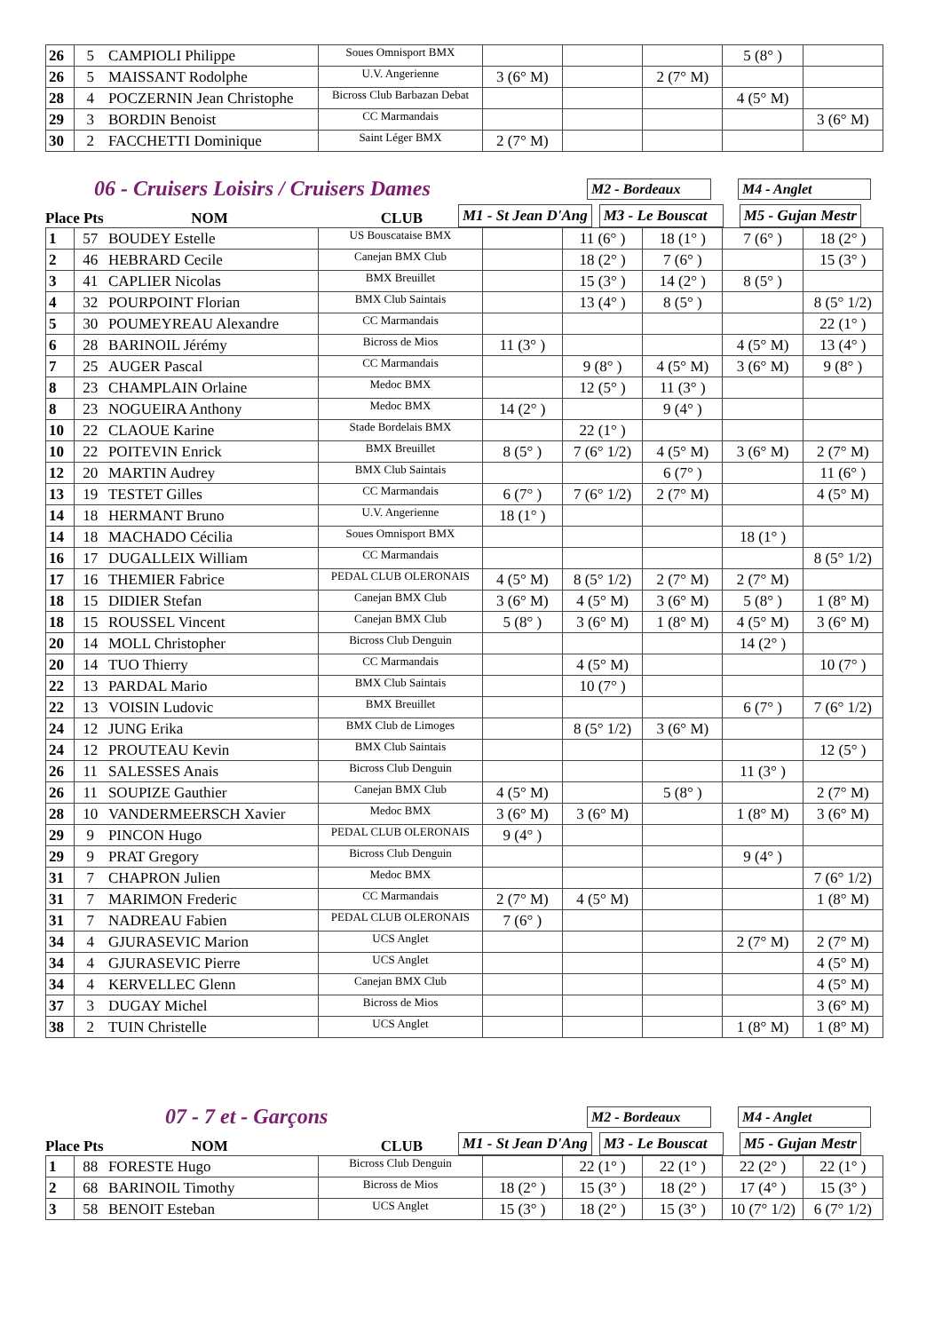| 26 | 5 | CAMPIOLI Philippe | Soues Omnisport BMX | | | | 5 (8° ) | |
| 26 | 5 | MAISSANT Rodolphe | U.V. Angerienne | 3 (6° M) | | 2 (7° M) | | |
| 28 | 4 | POCZERNIN Jean Christophe | Bicross Club Barbazan Debat | | | | 4 (5° M) | |
| 29 | 3 | BORDIN Benoist | CC Marmandais | | | | | 3 (6° M) |
| 30 | 2 | FACCHETTI Dominique | Saint Léger BMX | 2 (7° M) | | | | |
06 - Cruisers Loisirs / Cruisers Dames
M2 - Bordeaux M4 - Anglet
Place Pts NOM CLUB M1 - St Jean D'Ang M3 - Le Bouscat M5 - Gujan Mestr
| 1 | 57 | BOUDEY Estelle | US Bouscataise BMX | | 11 (6° ) | 18 (1° ) | 7 (6° ) | 18 (2° ) |
| 2 | 46 | HEBRARD Cecile | Canejan BMX Club | | 18 (2° ) | 7 (6° ) | | 15 (3° ) |
| 3 | 41 | CAPLIER Nicolas | BMX Breuillet | | 15 (3° ) | 14 (2° ) | 8 (5° ) | |
| 4 | 32 | POURPOINT Florian | BMX Club Saintais | | 13 (4° ) | 8 (5° ) | | 8 (5° 1/2) |
| 5 | 30 | POUMEYREAU Alexandre | CC Marmandais | | | | | 22 (1° ) |
| 6 | 28 | BARINOIL Jérémy | Bicross de Mios | 11 (3° ) | | | 4 (5° M) | 13 (4° ) |
| 7 | 25 | AUGER Pascal | CC Marmandais | | 9 (8° ) | 4 (5° M) | 3 (6° M) | 9 (8° ) |
| 8 | 23 | CHAMPLAIN Orlaine | Medoc BMX | | 12 (5° ) | 11 (3° ) | | |
| 8 | 23 | NOGUEIRA Anthony | Medoc BMX | 14 (2° ) | | 9 (4° ) | | |
| 10 | 22 | CLAOUE Karine | Stade Bordelais BMX | | 22 (1° ) | | | |
| 10 | 22 | POITEVIN Enrick | BMX Breuillet | 8 (5° ) | 7 (6° 1/2) | 4 (5° M) | 3 (6° M) | 2 (7° M) |
| 12 | 20 | MARTIN Audrey | BMX Club Saintais | | | 6 (7° ) | | 11 (6° ) |
| 13 | 19 | TESTET Gilles | CC Marmandais | 6 (7° ) | 7 (6° 1/2) | 2 (7° M) | | 4 (5° M) |
| 14 | 18 | HERMANT Bruno | U.V. Angerienne | 18 (1° ) | | | | |
| 14 | 18 | MACHADO Cécilia | Soues Omnisport BMX | | | | 18 (1° ) | |
| 16 | 17 | DUGALLEIX William | CC Marmandais | | | | | 8 (5° 1/2) |
| 17 | 16 | THEMIER Fabrice | PEDAL CLUB OLERONAIS | 4 (5° M) | 8 (5° 1/2) | 2 (7° M) | 2 (7° M) | |
| 18 | 15 | DIDIER Stefan | Canejan BMX Club | 3 (6° M) | 4 (5° M) | 3 (6° M) | 5 (8° ) | 1 (8° M) |
| 18 | 15 | ROUSSEL Vincent | Canejan BMX Club | 5 (8° ) | 3 (6° M) | 1 (8° M) | 4 (5° M) | 3 (6° M) |
| 20 | 14 | MOLL Christopher | Bicross Club Denguin | | | | 14 (2° ) | |
| 20 | 14 | TUO Thierry | CC Marmandais | | 4 (5° M) | | | 10 (7° ) |
| 22 | 13 | PARDAL Mario | BMX Club Saintais | | 10 (7° ) | | | |
| 22 | 13 | VOISIN Ludovic | BMX Breuillet | | | | 6 (7° ) | 7 (6° 1/2) |
| 24 | 12 | JUNG Erika | BMX Club de Limoges | | 8 (5° 1/2) | 3 (6° M) | | |
| 24 | 12 | PROUTEAU Kevin | BMX Club Saintais | | | | | 12 (5° ) |
| 26 | 11 | SALESSES Anais | Bicross Club Denguin | | | | 11 (3° ) | |
| 26 | 11 | SOUPIZE Gauthier | Canejan BMX Club | 4 (5° M) | | 5 (8° ) | | 2 (7° M) |
| 28 | 10 | VANDERMEERSCH Xavier | Medoc BMX | 3 (6° M) | 3 (6° M) | | 1 (8° M) | 3 (6° M) |
| 29 | 9 | PINCON Hugo | PEDAL CLUB OLERONAIS | 9 (4° ) | | | | |
| 29 | 9 | PRAT Gregory | Bicross Club Denguin | | | | 9 (4° ) | |
| 31 | 7 | CHAPRON Julien | Medoc BMX | | | | | 7 (6° 1/2) |
| 31 | 7 | MARIMON Frederic | CC Marmandais | 2 (7° M) | 4 (5° M) | | | 1 (8° M) |
| 31 | 7 | NADREAU Fabien | PEDAL CLUB OLERONAIS | 7 (6° ) | | | | |
| 34 | 4 | GJURASEVIC Marion | UCS Anglet | | | | 2 (7° M) | 2 (7° M) |
| 34 | 4 | GJURASEVIC Pierre | UCS Anglet | | | | | 4 (5° M) |
| 34 | 4 | KERVELLEC Glenn | Canejan BMX Club | | | | | 4 (5° M) |
| 37 | 3 | DUGAY Michel | Bicross de Mios | | | | | 3 (6° M) |
| 38 | 2 | TUIN Christelle | UCS Anglet | | | | 1 (8° M) | 1 (8° M) |
07 - 7 et - Garçons
M2 - Bordeaux M4 - Anglet
Place Pts NOM CLUB M1 - St Jean D'Ang M3 - Le Bouscat M5 - Gujan Mestr
| 1 | 88 | FORESTE Hugo | Bicross Club Denguin | | 22 (1° ) | 22 (1° ) | 22 (2° ) | 22 (1° ) |
| 2 | 68 | BARINOIL Timothy | Bicross de Mios | 18 (2° ) | 15 (3° ) | 18 (2° ) | 17 (4° ) | 15 (3° ) |
| 3 | 58 | BENOIT Esteban | UCS Anglet | 15 (3° ) | 18 (2° ) | 15 (3° ) | 10 (7° 1/2) | 6 (7° 1/2) |